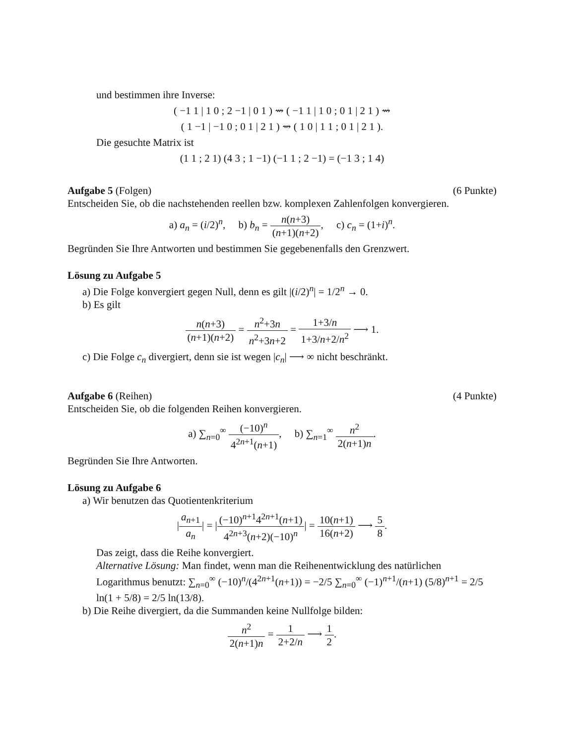und bestimmen ihre Inverse:
( −1 1 | 1 0 ; 2 −1 | 0 1 ) ⇝ ( −1 1 | 1 0 ; 0 1 | 2 1 ) ⇝
( 1 −1 | −1 0 ; 0 1 | 2 1 ) ⇝ ( 1 0 | 1 1 ; 0 1 | 2 1 ).
Die gesuchte Matrix ist
(1 1 ; 2 1) (4 3 ; 1 −1) (−1 1 ; 2 −1) = (−1 3 ; 1 4)
Aufgabe 5 (Folgen) (6 Punkte)
Entscheiden Sie, ob die nachstehenden reellen bzw. komplexen Zahlenfolgen konvergieren.
a) a<sub>n</sub> = (i/2)<sup>n</sup>, b) b<sub>n</sub> = n(n+3) (n+1)(n+2), c) c<sub>n</sub> = (1+i)<sup>n</sup>.
Begründen Sie Ihre Antworten und bestimmen Sie gegebenenfalls den Grenzwert.
Lösung zu Aufgabe 5
a) Die Folge konvergiert gegen Null, denn es gilt |(i/2)<sup>n</sup>| = 1/2<sup>n</sup> → 0.
b) Es gilt
n(n+3) (n+1)(n+2) = n<sup>2</sup>+3n n<sup>2</sup>+3n+2 = 1+3/n 1+3/n+2/n<sup>2</sup> ⟶ 1.
c) Die Folge c<sub>n</sub> divergiert, denn sie ist wegen |c<sub>n</sub>| ⟶ ∞ nicht beschränkt.
Aufgabe 6 (Reihen) (4 Punkte)
Entscheiden Sie, ob die folgenden Reihen konvergieren.
a) ∑<sub>n=0</sub><sup>∞</sup> (−10)<sup>n</sup> 4<sup>2n+1</sup>(n+1), b) ∑<sub>n=1</sub><sup>∞</sup> n<sup>2</sup> 2(n+1)n.
Begründen Sie Ihre Antworten.
Lösung zu Aufgabe 6
a) Wir benutzen das Quotientenkriterium
|a<sub>n+1</sub> a<sub>n</sub>| = |(−10)<sup>n+1</sup>4<sup>2n+1</sup>(n+1) 4<sup>2n+3</sup>(n+2)(−10)<sup>n</sup>| = 10(n+1) 16(n+2) ⟶ 5 8.
Das zeigt, dass die Reihe konvergiert.
Alternative Lösung: Man findet, wenn man die Reihenentwicklung des natürlichen Logarithmus benutzt: ∑<sub>n=0</sub><sup>∞</sup> (−10)<sup>n</sup>/(4<sup>2n+1</sup>(n+1)) = −2/5 ∑<sub>n=0</sub><sup>∞</sup> (−1)<sup>n+1</sup>/(n+1) (5/8)<sup>n+1</sup> = 2/5 ln(1 + 5/8) = 2/5 ln(13/8).
b) Die Reihe divergiert, da die Summanden keine Nullfolge bilden:
n<sup>2</sup> 2(n+1)n = 1 2+2/n ⟶ 1 2.